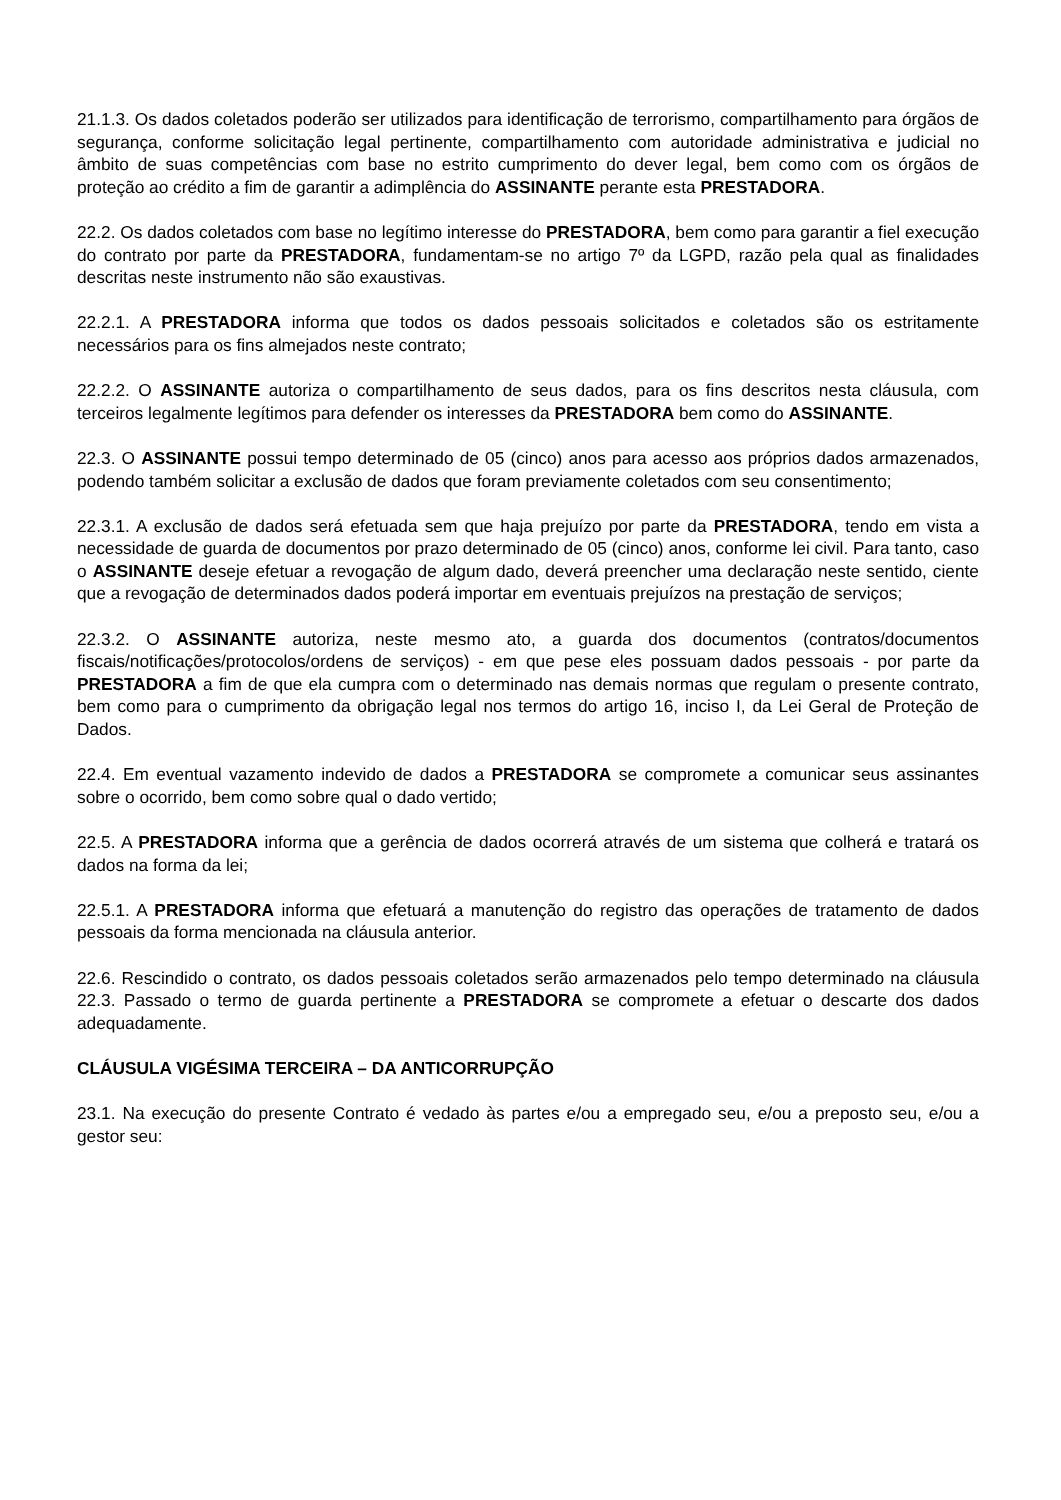21.1.3. Os dados coletados poderão ser utilizados para identificação de terrorismo, compartilhamento para órgãos de segurança, conforme solicitação legal pertinente, compartilhamento com autoridade administrativa e judicial no âmbito de suas competências com base no estrito cumprimento do dever legal, bem como com os órgãos de proteção ao crédito a fim de garantir a adimplência do ASSINANTE perante esta PRESTADORA.
22.2. Os dados coletados com base no legítimo interesse do PRESTADORA, bem como para garantir a fiel execução do contrato por parte da PRESTADORA, fundamentam-se no artigo 7º da LGPD, razão pela qual as finalidades descritas neste instrumento não são exaustivas.
22.2.1. A PRESTADORA informa que todos os dados pessoais solicitados e coletados são os estritamente necessários para os fins almejados neste contrato;
22.2.2. O ASSINANTE autoriza o compartilhamento de seus dados, para os fins descritos nesta cláusula, com terceiros legalmente legítimos para defender os interesses da PRESTADORA bem como do ASSINANTE.
22.3. O ASSINANTE possui tempo determinado de 05 (cinco) anos para acesso aos próprios dados armazenados, podendo também solicitar a exclusão de dados que foram previamente coletados com seu consentimento;
22.3.1. A exclusão de dados será efetuada sem que haja prejuízo por parte da PRESTADORA, tendo em vista a necessidade de guarda de documentos por prazo determinado de 05 (cinco) anos, conforme lei civil. Para tanto, caso o ASSINANTE deseje efetuar a revogação de algum dado, deverá preencher uma declaração neste sentido, ciente que a revogação de determinados dados poderá importar em eventuais prejuízos na prestação de serviços;
22.3.2. O ASSINANTE autoriza, neste mesmo ato, a guarda dos documentos (contratos/documentos fiscais/notificações/protocolos/ordens de serviços) - em que pese eles possuam dados pessoais - por parte da PRESTADORA a fim de que ela cumpra com o determinado nas demais normas que regulam o presente contrato, bem como para o cumprimento da obrigação legal nos termos do artigo 16, inciso I, da Lei Geral de Proteção de Dados.
22.4. Em eventual vazamento indevido de dados a PRESTADORA se compromete a comunicar seus assinantes sobre o ocorrido, bem como sobre qual o dado vertido;
22.5. A PRESTADORA informa que a gerência de dados ocorrerá através de um sistema que colherá e tratará os dados na forma da lei;
22.5.1. A PRESTADORA informa que efetuará a manutenção do registro das operações de tratamento de dados pessoais da forma mencionada na cláusula anterior.
22.6. Rescindido o contrato, os dados pessoais coletados serão armazenados pelo tempo determinado na cláusula 22.3. Passado o termo de guarda pertinente a PRESTADORA se compromete a efetuar o descarte dos dados adequadamente.
CLÁUSULA VIGÉSIMA TERCEIRA – DA ANTICORRUPÇÃO
23.1. Na execução do presente Contrato é vedado às partes e/ou a empregado seu, e/ou a preposto seu, e/ou a gestor seu: